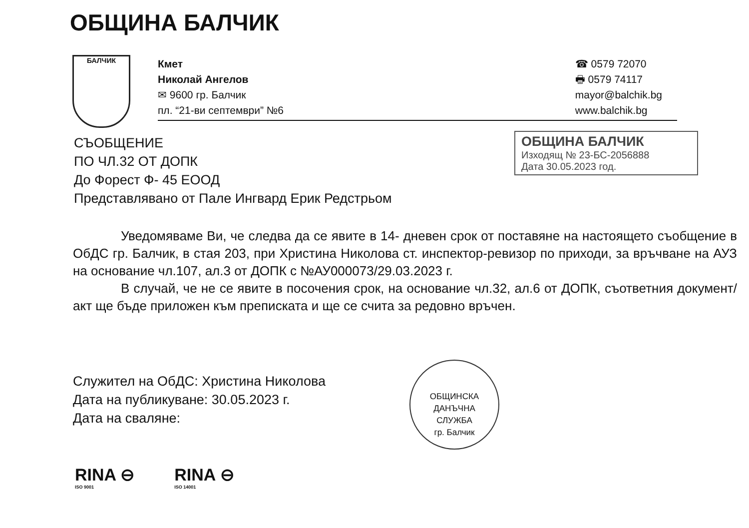ОБЩИНА БАЛЧИК
БАЛЧИК
Кмет
Николай Ангелов
✉ 9600 гр. Балчик
пл. “21-ви септември” №6
☎ 0579 72070
🖶 0579 74117
mayor@balchik.bg
www.balchik.bg
СЪОБЩЕНИЕ
ПО ЧЛ.32 ОТ ДОПК
До Форест Ф- 45 ЕООД
Представлявано от Пале Ингвард Ерик Редстрьом
ОБЩИНА БАЛЧИК
Изходящ № 23-БС-2056888
Дата 30.05.2023 год.
Уведомяваме Ви, че следва да се явите в 14- дневен срок от поставяне на настоящето съобщение в ОбДС гр. Балчик, в стая 203, при Христина Николова ст. инспектор-ревизор по приходи, за връчване на АУЗ на основание чл.107, ал.3 от ДОПК с №АУ000073/29.03.2023 г.
В случай, че не се явите в посочения срок, на основание чл.32, ал.6 от ДОПК, съответния документ/акт ще бъде приложен към преписката и ще се счита за редовно връчен.
Служител на ОбДС: Христина Николова
Дата на публикуване: 30.05.2023 г.
Дата на сваляне:
ОБЩИНСКА
ДАНЪЧНА
СЛУЖБА
гр. Балчик
RINA ⊖
ISO 9001
RINA ⊖
ISO 14001